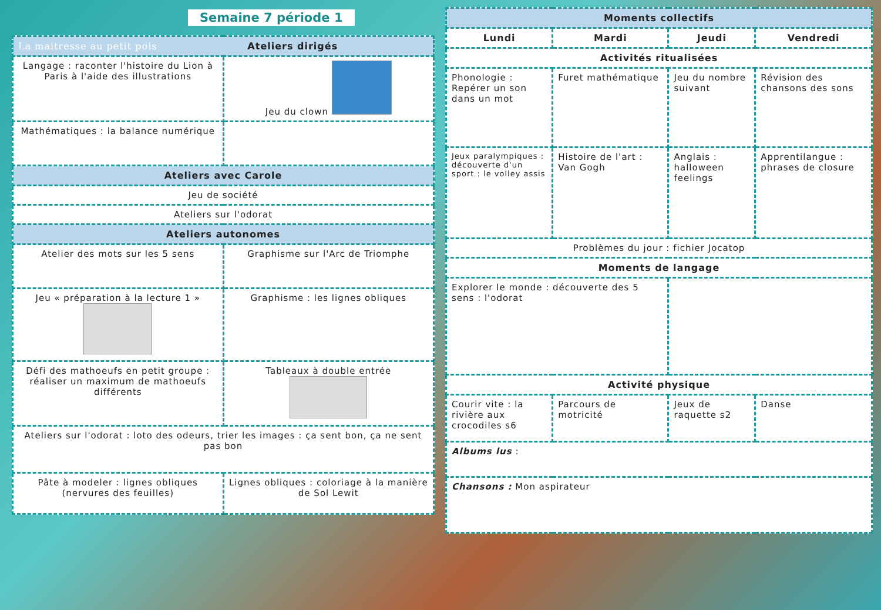Semaine 7 période 1
| La maitresse au petit pois Ateliers dirigés | |
| --- | --- |
| Langage : raconter l'histoire du Lion à Paris à l'aide des illustrations | Jeu du clown |
| Mathématiques : la balance numérique | |
| Ateliers avec Carole | |
| Jeu de société | |
| Ateliers sur l'odorat | |
| Ateliers autonomes | |
| Atelier des mots sur les 5 sens | Graphisme sur l'Arc de Triomphe |
| Jeu « préparation à la lecture 1 » | Graphisme : les lignes obliques |
| Défi des mathoeufs en petit groupe : réaliser un maximum de mathoeufs différents | Tableaux à double entrée |
| Ateliers sur l'odorat : loto des odeurs, trier les images : ça sent bon, ça ne sent pas bon | |
| Pâte à modeler : lignes obliques (nervures des feuilles) | Lignes obliques : coloriage à la manière de Sol Lewit |
| Moments collectifs | | | |
| --- | --- | --- | --- |
| Lundi | Mardi | Jeudi | Vendredi |
| Activités ritualisées | | | |
| Phonologie : Repérer un son dans un mot | Furet mathématique | Jeu du nombre suivant | Révision des chansons des sons |
| Jeux paralympiques : découverte d'un sport : le volley assis | Histoire de l'art : Van Gogh | Anglais : halloween feelings | Apprentilangue : phrases de closure |
| Problèmes du jour : fichier Jocatop | | | |
| Moments de langage | | | |
| Explorer le monde : découverte des 5 sens : l'odorat | | | |
| Activité physique | | | |
| Courir vite : la rivière aux crocodiles s6 | Parcours de motricité | Jeux de raquette s2 | Danse |
| Albums lus : | | | |
| Chansons : Mon aspirateur | | | |